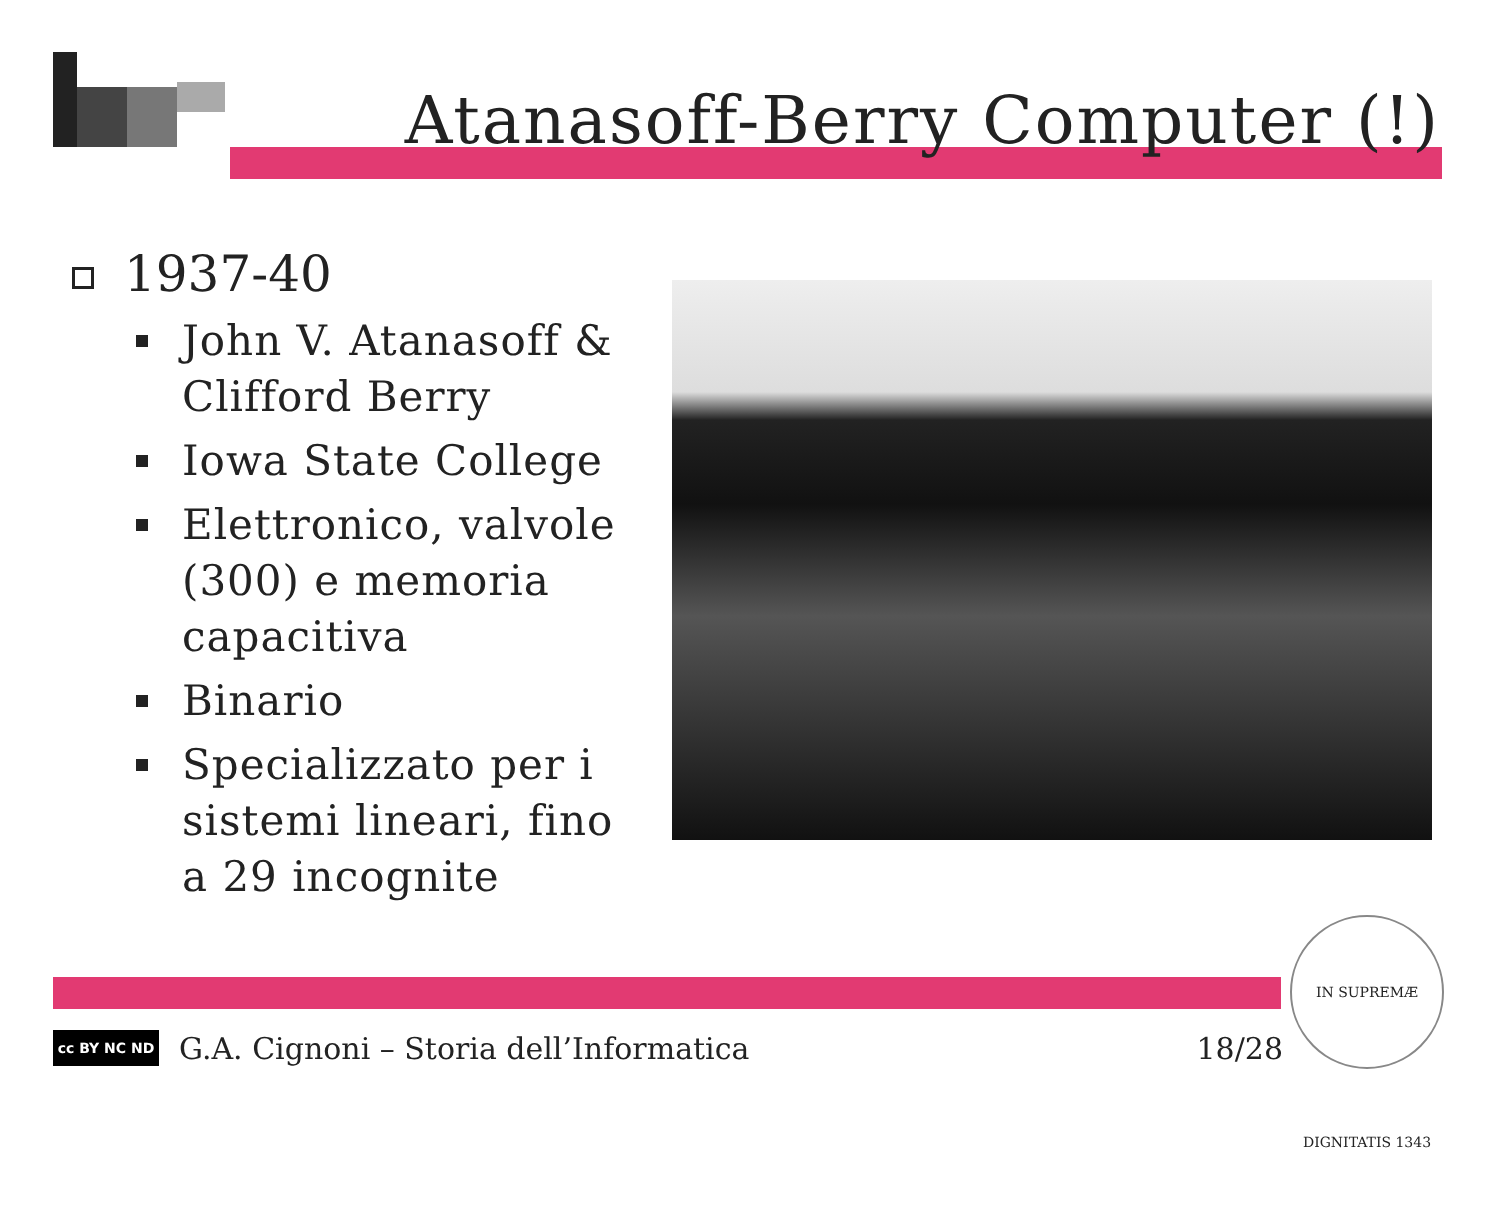Atanasoff-Berry Computer (!)
1937-40
John V. Atanasoff & Clifford Berry
Iowa State College
Elettronico, valvole (300) e memoria capacitiva
Binario
Specializzato per i sistemi lineari, fino a 29 incognite
cc BY NC ND
G.A. Cignoni – Storia dell’Informatica 18/28
IN SUPREMÆ DIGNITATIS 1343